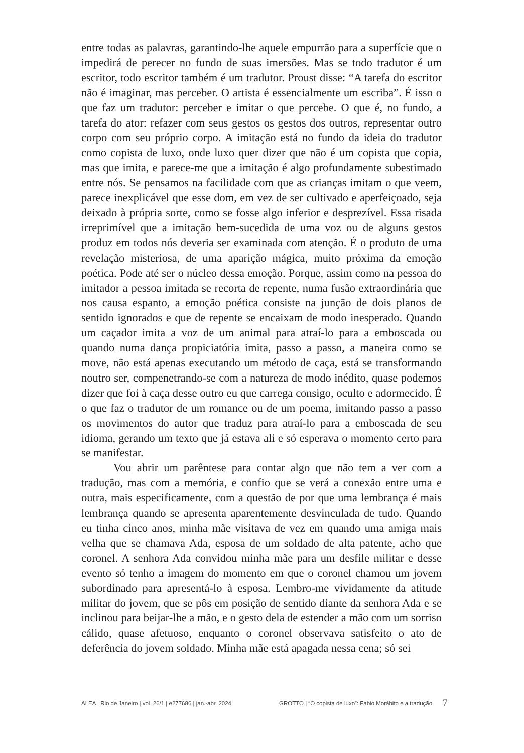entre todas as palavras, garantindo-lhe aquele empurrão para a superfície que o impedirá de perecer no fundo de suas imersões. Mas se todo tradutor é um escritor, todo escritor também é um tradutor. Proust disse: “A tarefa do escritor não é imaginar, mas perceber. O artista é essencialmente um escriba”. É isso o que faz um tradutor: perceber e imitar o que percebe. O que é, no fundo, a tarefa do ator: refazer com seus gestos os gestos dos outros, representar outro corpo com seu próprio corpo. A imitação está no fundo da ideia do tradutor como copista de luxo, onde luxo quer dizer que não é um copista que copia, mas que imita, e parece-me que a imitação é algo profundamente subestimado entre nós. Se pensamos na facilidade com que as crianças imitam o que veem, parece inexplicável que esse dom, em vez de ser cultivado e aperfeiçoado, seja deixado à própria sorte, como se fosse algo inferior e desprezível. Essa risada irreprimível que a imitação bem-sucedida de uma voz ou de alguns gestos produz em todos nós deveria ser examinada com atenção. É o produto de uma revelação misteriosa, de uma aparição mágica, muito próxima da emoção poética. Pode até ser o núcleo dessa emoção. Porque, assim como na pessoa do imitador a pessoa imitada se recorta de repente, numa fusão extraordinária que nos causa espanto, a emoção poética consiste na junção de dois planos de sentido ignorados e que de repente se encaixam de modo inesperado. Quando um caçador imita a voz de um animal para atraí-lo para a emboscada ou quando numa dança propiciatória imita, passo a passo, a maneira como se move, não está apenas executando um método de caça, está se transformando noutro ser, compenetrando-se com a natureza de modo inédito, quase podemos dizer que foi à caça desse outro eu que carrega consigo, oculto e adormecido. É o que faz o tradutor de um romance ou de um poema, imitando passo a passo os movimentos do autor que traduz para atraí-lo para a emboscada de seu idioma, gerando um texto que já estava ali e só esperava o momento certo para se manifestar.
Vou abrir um parêntese para contar algo que não tem a ver com a tradução, mas com a memória, e confio que se verá a conexão entre uma e outra, mais especificamente, com a questão de por que uma lembrança é mais lembrança quando se apresenta aparentemente desvinculada de tudo. Quando eu tinha cinco anos, minha mãe visitava de vez em quando uma amiga mais velha que se chamava Ada, esposa de um soldado de alta patente, acho que coronel. A senhora Ada convidou minha mãe para um desfile militar e desse evento só tenho a imagem do momento em que o coronel chamou um jovem subordinado para apresentá-lo à esposa. Lembro-me vividamente da atitude militar do jovem, que se pôs em posição de sentido diante da senhora Ada e se inclinou para beijar-lhe a mão, e o gesto dela de estender a mão com um sorriso cálido, quase afetuoso, enquanto o coronel observava satisfeito o ato de deferência do jovem soldado. Minha mãe está apagada nessa cena; só sei
ALEA | Rio de Janeiro | vol. 26/1 | e277686 | jan.-abr. 2024 GROTTO | “O copista de luxo”: Fabio Morábito e a tradução 7